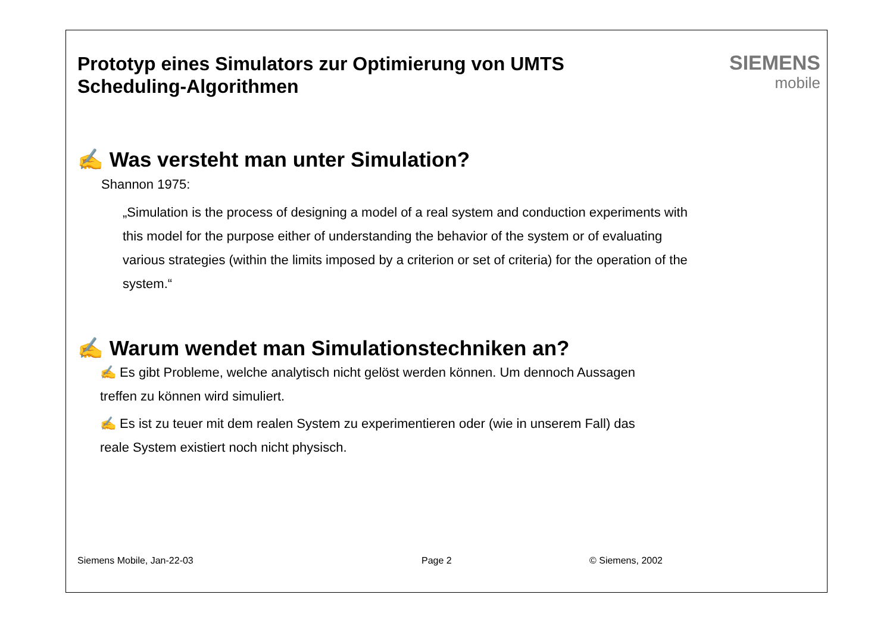Prototyp eines Simulators zur Optimierung von UMTS
Scheduling-Algorithmen
SIEMENS
mobile
✍ Was versteht man unter Simulation?
Shannon 1975:
„Simulation is the process of designing a model of a real system and conduction experiments with this model for the purpose either of understanding the behavior of the system or of evaluating various strategies (within the limits imposed by a criterion or set of criteria) for the operation of the system.“
✍ Warum wendet man Simulationstechniken an?
✍ Es gibt Probleme, welche analytisch nicht gelöst werden können. Um dennoch Aussagen treffen zu können wird simuliert.
✍ Es ist zu teuer mit dem realen System zu experimentieren oder (wie in unserem Fall) das reale System existiert noch nicht physisch.
Siemens Mobile, Jan-22-03 Page 2 © Siemens, 2002